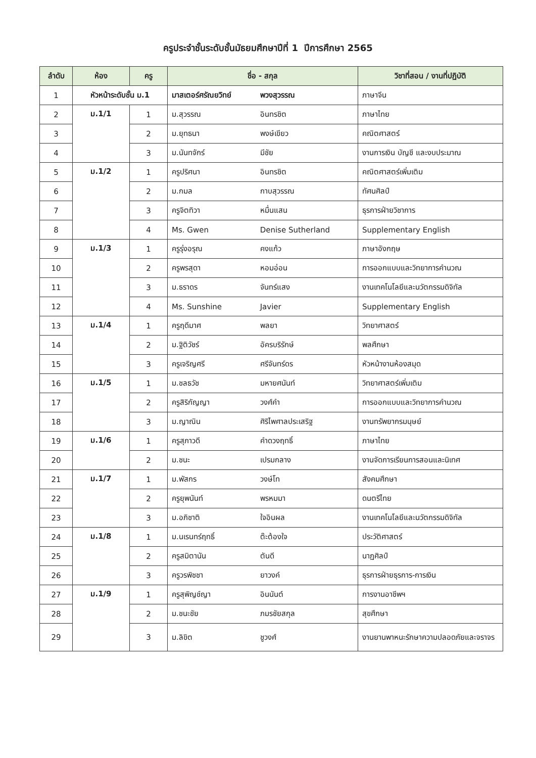ครูประจำชั้นระดับชั้นมัธยมศึกษาปีที่ 1 ปีการศึกษา 2565
| ลำดับ | ห้อง | ครู | ชื่อ - สกุล | | วิชาที่สอน / งานที่ปฏิบัติ |
| --- | --- | --- | --- | --- | --- |
| 1 | หัวหน้าระดับชั้น ม.1 | | มาสเตอร์ศรัณยวิทย์ | พวงสุวรรณ | ภาษาจีน |
| 2 | ม.1/1 | 1 | ม.สุวรรณ | อินทรชิต | ภาษาไทย |
| 3 | | 2 | ม.ยุทธนา | พงษ์เขียว | คณิตศาสตร์ |
| 4 | | 3 | ม.นันทจักร์ | มีชัย | งานการเงิน บัญชี และงบประมาณ |
| 5 | ม.1/2 | 1 | ครูปริศนา | อินทรชิต | คณิตศาสตร์เพิ่มเติม |
| 6 | | 2 | ม.กมล | กาบสุวรรณ | ทัศนศิลป์ |
| 7 | | 3 | ครูจิตทิวา | หมื่นแสน | ธุรการฝ่ายวิชาการ |
| 8 | | 4 | Ms. Gwen | Denise Sutherland | Supplementary English |
| 9 | ม.1/3 | 1 | ครูรุ่งอรุณ | คงแก้ว | ภาษาอังกฤษ |
| 10 | | 2 | ครูพรสุดา | หอมอ่อน | การออกแบบและวิทยาการคำนวณ |
| 11 | | 3 | ม.ธราดร | จันทร์แสง | งานเทคโนโลยีและนวัตกรรมดิจิทัล |
| 12 | | 4 | Ms. Sunshine | Javier | Supplementary English |
| 13 | ม.1/4 | 1 | ครูฤดีมาศ | พลยา | วิทยาศาสตร์ |
| 14 | | 2 | ม.ฐิติวัชร์ | อัครบริรักษ์ | พลศึกษา |
| 15 | | 3 | ครูเจริญศรี | ศรีจันทร์ดร | หัวหน้างานห้องสมุด |
| 16 | ม.1/5 | 1 | ม.ชลธวัช | มหายศนันท์ | วิทยาศาสตร์เพิ่มเติม |
| 17 | | 2 | ครูสิริกัญญา | วงศ์คำ | การออกแบบและวิทยาการคำนวณ |
| 18 | | 3 | ม.ญาณิน | ศิริไพศาลประเสริฐ | งานทรัพยากรมนุษย์ |
| 19 | ม.1/6 | 1 | ครูสุภาวดี | คำดวงฤทธิ์ | ภาษาไทย |
| 20 | | 2 | ม.ชนะ | เปรมกลาง | งานจัดการเรียนการสอนและนิเทศ |
| 21 | ม.1/7 | 1 | ม.พัสกร | วงษ์โท | สังคมศึกษา |
| 22 | | 2 | ครูยุพนันท์ | พรหมมา | ดนตรีไทย |
| 23 | | 3 | ม.อภิชาติ | ใจอินผล | งานเทคโนโลยีและนวัตกรรมดิจิทัล |
| 24 | ม.1/8 | 1 | ม.นเรนทร์ฤทธิ์ | ต๊ะต้องใจ | ประวัติศาสตร์ |
| 25 | | 2 | ครูสมิตานัน | ตันดี | นาฏศิลป์ |
| 26 | | 3 | ครูวรพิชชา | ยาวงค์ | ธุรการฝ่ายธุรการ-การเงิน |
| 27 | ม.1/9 | 1 | ครูสุพิญช์ญา | อินนันต์ | การงานอาชีพฯ |
| 28 | | 2 | ม.ชนะชัย | ภมรชัยสกุล | สุขศึกษา |
| 29 | | 3 | ม.ลิขิต | ชูวงศ์ | งานยานพาหนะรักษาความปลอดภัยและจราจร |